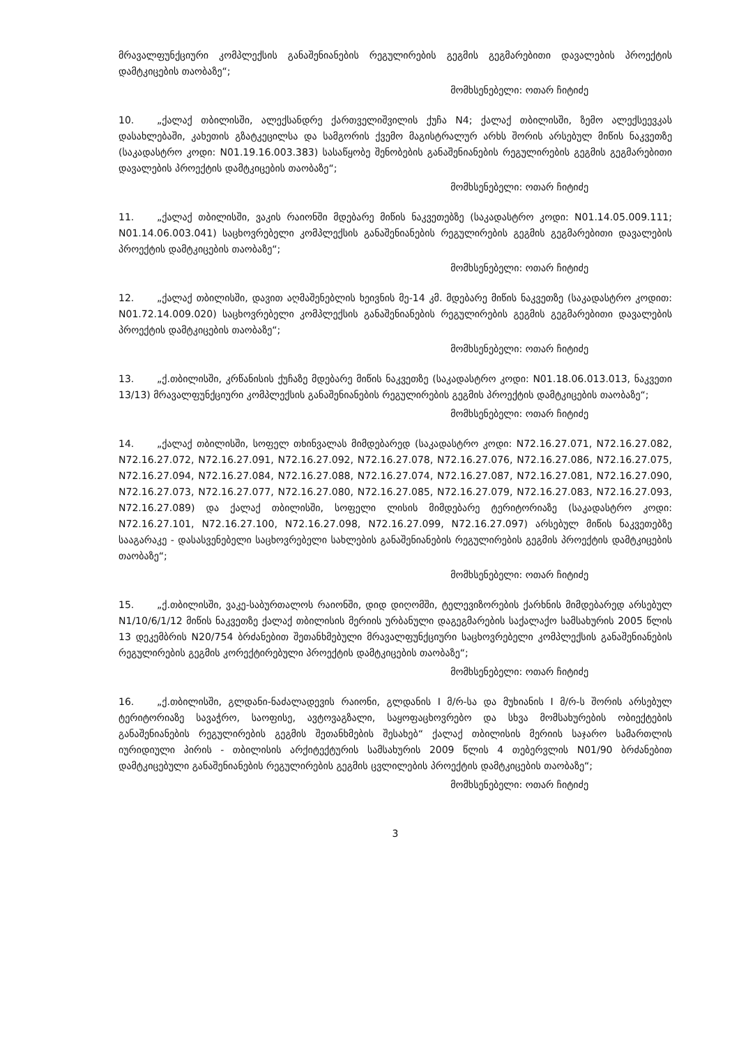მრავალფუნქციური კომპლექსის განაშენიანების რეგულირების გეგმის გეგმარებითი დავალების პროექტის დამტკიცების თაობაზე“;
მომხსენებელი: ოთარ ჩიტიძე
10. „ქალაქ თბილისში, ალექსანდრე ქართველიშვილის ქუჩა N4; ქალაქ თბილისში, ზემო ალექსეევკას დასახლებაში, კახეთის გზატკეცილსა და სამგორის ქვემო მაგისტრალურ არხს შორის არსებულ მიწის ნაკვეთზე (საკადასტრო კოდი: N01.19.16.003.383) სასაწყობე შენობების განაშენიანების რეგულირების გეგმის გეგმარებითი დავალების პროექტის დამტკიცების თაობაზე“;
მომხსენებელი: ოთარ ჩიტიძე
11. „ქალაქ თბილისში, ვაკის რაიონში მდებარე მიწის ნაკვეთებზე (საკადასტრო კოდი: N01.14.05.009.111; N01.14.06.003.041) საცხოვრებელი კომპლექსის განაშენიანების რეგულირების გეგმის გეგმარებითი დავალების პროექტის დამტკიცების თაობაზე“;
მომხსენებელი: ოთარ ჩიტიძე
12. „ქალაქ თბილისში, დავით აღმაშენებლის ხეივნის მე-14 კმ. მდებარე მიწის ნაკვეთზე (საკადასტრო კოდით: N01.72.14.009.020) საცხოვრებელი კომპლექსის განაშენიანების რეგულირების გეგმის გეგმარებითი დავალების პროექტის დამტკიცების თაობაზე“;
მომხსენებელი: ოთარ ჩიტიძე
13. „ქ.თბილისში, კრწანისის ქუჩაზე მდებარე მიწის ნაკვეთზე (საკადასტრო კოდი: N01.18.06.013.013, ნაკვეთი 13/13) მრავალფუნქციური კომპლექსის განაშენიანების რეგულირების გეგმის პროექტის დამტკიცების თაობაზე“;
მომხსენებელი: ოთარ ჩიტიძე
14. „ქალაქ თბილისში, სოფელ თხინვალას მიმდებარედ (საკადასტრო კოდი: N72.16.27.071, N72.16.27.082, N72.16.27.072, N72.16.27.091, N72.16.27.092, N72.16.27.078, N72.16.27.076, N72.16.27.086, N72.16.27.075, N72.16.27.094, N72.16.27.084, N72.16.27.088, N72.16.27.074, N72.16.27.087, N72.16.27.081, N72.16.27.090, N72.16.27.073, N72.16.27.077, N72.16.27.080, N72.16.27.085, N72.16.27.079, N72.16.27.083, N72.16.27.093, N72.16.27.089) და ქალაქ თბილისში, სოფელი ლისის მიმდებარე ტერიტორიაზე (საკადასტრო კოდი: N72.16.27.101, N72.16.27.100, N72.16.27.098, N72.16.27.099, N72.16.27.097) არსებულ მიწის ნაკვეთებზე სააგარაკე - დასასვენებელი საცხოვრებელი სახლების განაშენიანების რეგულირების გეგმის პროექტის დამტკიცების თაობაზე“;
მომხსენებელი: ოთარ ჩიტიძე
15. „ქ.თბილისში, ვაკე-საბურთალოს რაიონში, დიდ დიღომში, ტელევიზორების ქარხნის მიმდებარედ არსებულ N1/10/6/1/12 მიწის ნაკვეთზე ქალაქ თბილისის მერიის ურბანული დაგეგმარების საქალაქო სამსახურის 2005 წლის 13 დეკემბრის N20/754 ბრძანებით შეთანხმებული მრავალფუნქციური საცხოვრებელი კომპლექსის განაშენიანების რეგულირების გეგმის კორექტირებული პროექტის დამტკიცების თაობაზე“;
მომხსენებელი: ოთარ ჩიტიძე
16. „ქ.თბილისში, გლდანი-ნაძალადევის რაიონი, გლდანის I მ/რ-სა და მუხიანის I მ/რ-ს შორის არსებულ ტერიტორიაზე სავაჭრო, საოფისე, ავტოვაგზალი, საყოფაცხოვრებო და სხვა მომსახურების ობიექტების განაშენიანების რეგულირების გეგმის შეთანხმების შესახებ“ ქალაქ თბილისის მერიის საჯარო სამართლის იურიდიული პირის - თბილისის არქიტექტურის სამსახურის 2009 წლის 4 თებერვლის N01/90 ბრძანებით დამტკიცებული განაშენიანების რეგულირების გეგმის ცვლილების პროექტის დამტკიცების თაობაზე“;
მომხსენებელი: ოთარ ჩიტიძე
3